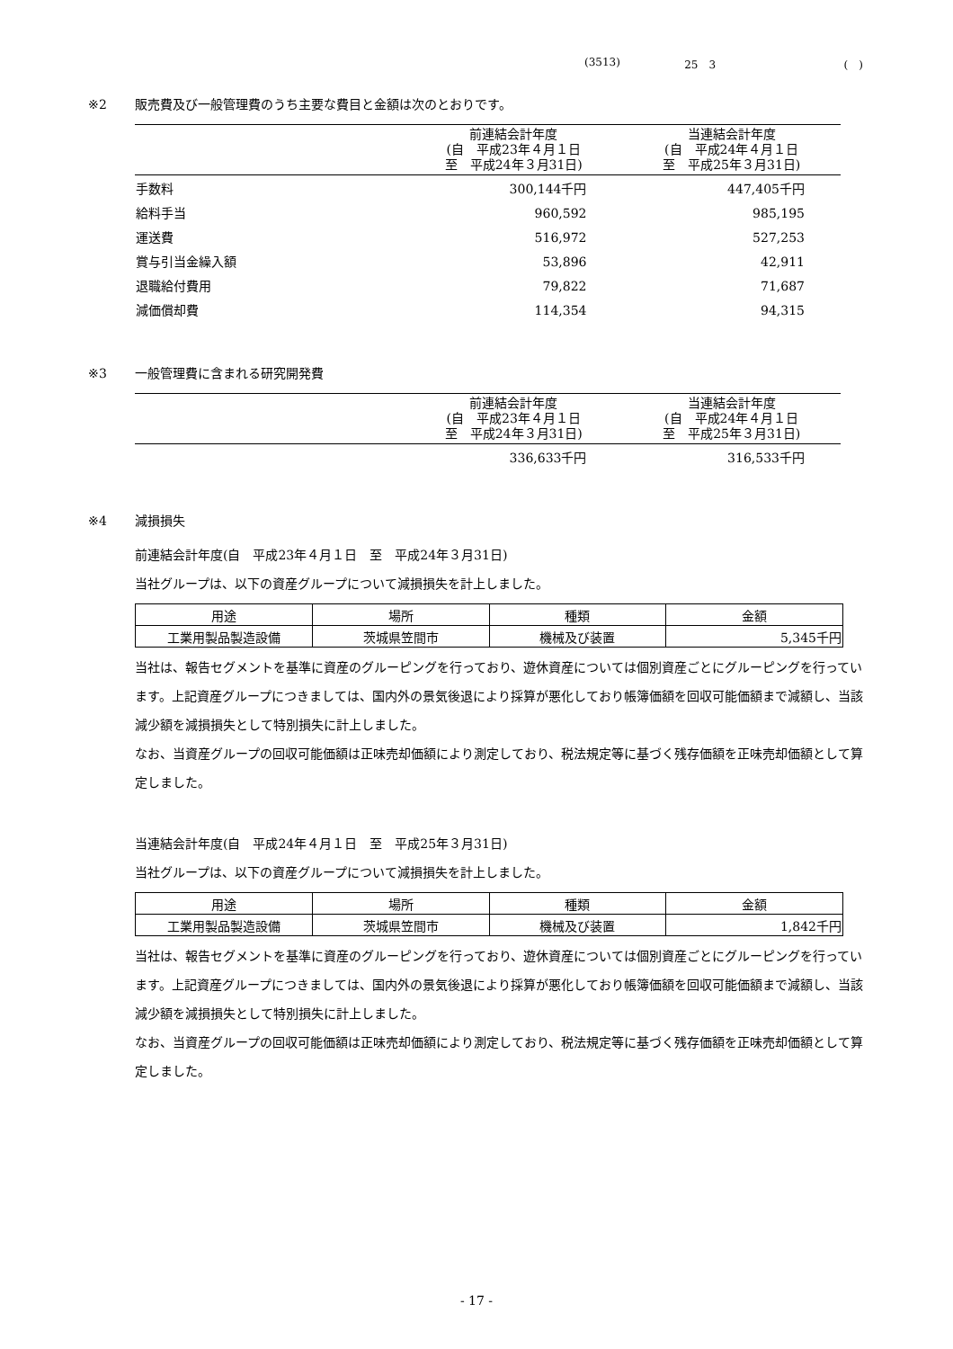(3513) 25　3 (　)
※2 販売費及び一般管理費のうち主要な費目と金額は次のとおりです。
| | 前連結会計年度 (自 平成23年４月１日 至 平成24年３月31日) | 当連結会計年度 (自 平成24年４月１日 至 平成25年３月31日) |
| --- | --- | --- |
| 手数料 | 300,144千円 | 447,405千円 |
| 給料手当 | 960,592 | 985,195 |
| 運送費 | 516,972 | 527,253 |
| 賞与引当金繰入額 | 53,896 | 42,911 |
| 退職給付費用 | 79,822 | 71,687 |
| 減価償却費 | 114,354 | 94,315 |
※3 一般管理費に含まれる研究開発費
| | 前連結会計年度 (自 平成23年４月１日 至 平成24年３月31日) | 当連結会計年度 (自 平成24年４月１日 至 平成25年３月31日) |
| --- | --- | --- |
| | 336,633千円 | 316,533千円 |
※4 減損損失
前連結会計年度(自　平成23年４月１日　至　平成24年３月31日)
当社グループは、以下の資産グループについて減損損失を計上しました。
| 用途 | 場所 | 種類 | 金額 |
| --- | --- | --- | --- |
| 工業用製品製造設備 | 茨城県笠間市 | 機械及び装置 | 5,345千円 |
当社は、報告セグメントを基準に資産のグルーピングを行っており、遊休資産については個別資産ごとにグルーピングを行っています。上記資産グループにつきましては、国内外の景気後退により採算が悪化しており帳簿価額を回収可能価額まで減額し、当該減少額を減損損失として特別損失に計上しました。
なお、当資産グループの回収可能価額は正味売却価額により測定しており、税法規定等に基づく残存価額を正味売却価額として算定しました。
当連結会計年度(自　平成24年４月１日　至　平成25年３月31日)
当社グループは、以下の資産グループについて減損損失を計上しました。
| 用途 | 場所 | 種類 | 金額 |
| --- | --- | --- | --- |
| 工業用製品製造設備 | 茨城県笠間市 | 機械及び装置 | 1,842千円 |
当社は、報告セグメントを基準に資産のグルーピングを行っており、遊休資産については個別資産ごとにグルーピングを行っています。上記資産グループにつきましては、国内外の景気後退により採算が悪化しており帳簿価額を回収可能価額まで減額し、当該減少額を減損損失として特別損失に計上しました。
なお、当資産グループの回収可能価額は正味売却価額により測定しており、税法規定等に基づく残存価額を正味売却価額として算定しました。
- 17 -